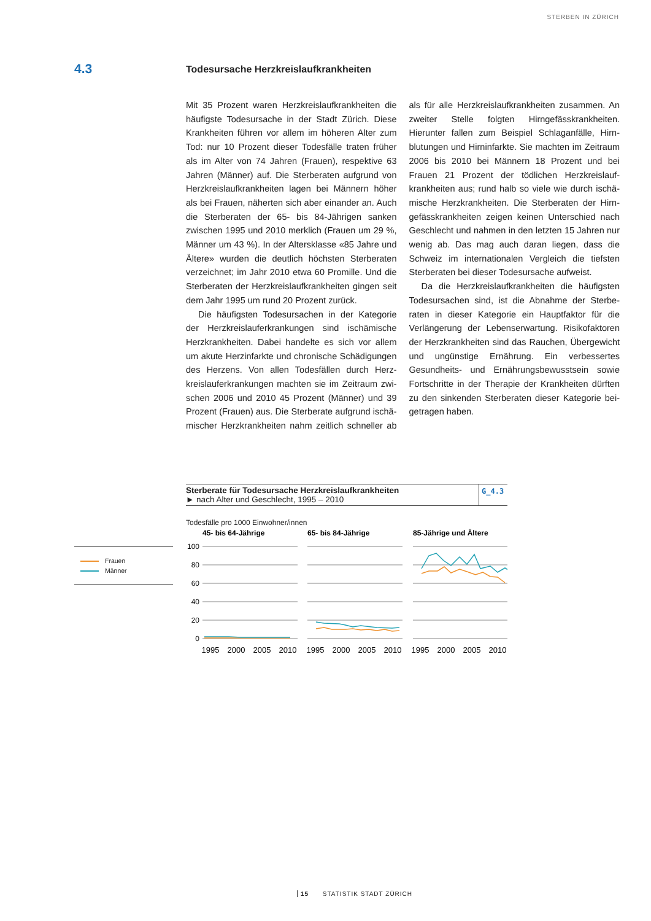STERBEN IN ZÜRICH
4.3
Todesursache Herzkreislaufkrankheiten
Mit 35 Prozent waren Herzkreislaufkrankheiten die häufigste Todesursache in der Stadt Zürich. Diese Krankheiten führen vor allem im höheren Alter zum Tod: nur 10 Prozent dieser Todesfälle traten früher als im Alter von 74 Jahren (Frauen), respektive 63 Jahren (Männer) auf. Die Sterberaten aufgrund von Herz­kreislaufkrankheiten lagen bei Männern höher als bei Frauen, näherten sich aber einander an. Auch die Sterberaten der 65- bis 84-Jährigen sanken zwischen 1995 und 2010 merklich (Frauen um 29 %, Männer um 43 %). In der Altersklasse «85 Jahre und Ältere» wurden die deutlich höchsten Sterberaten verzeich­net; im Jahr 2010 etwa 60 Promille. Und die Sterbe­raten der Herzkreislaufkrankheiten gingen seit dem Jahr 1995 um rund 20 Prozent zurück.
Die häufigsten Todesursachen in der Kategorie der Herzkreislauferkrankungen sind ischämische Herzkrankheiten. Dabei handelte es sich vor allem um akute Herzinfarkte und chronische Schädigun­gen des Herzens. Von allen Todesfällen durch Herz­kreislauferkrankungen machten sie im Zeitraum zwi­schen 2006 und 2010 45 Prozent (Männer) und 39 Prozent (Frauen) aus. Die Sterberate aufgrund ischä­mischer Herzkrankheiten nahm zeitlich schneller ab als für alle Herzkreislaufkrankheiten zusammen. An zweiter Stelle folgten Hirngefässkrankheiten. Hierunter fallen zum Beispiel Schlaganfälle, Hirn­blutungen und Hirninfarkte. Sie machten im Zeit­raum 2006 bis 2010 bei Männern 18 Prozent und bei Frauen 21 Prozent der tödlichen Herzkreislauf­krankheiten aus; rund halb so viele wie durch ischä­mische Herzkrankheiten. Die Sterberaten der Hirn­gefässkrankheiten zeigen keinen Unterschied nach Geschlecht und nahmen in den letzten 15 Jahren nur wenig ab. Das mag auch daran liegen, dass die Schweiz im internationalen Vergleich die tiefsten Sterberaten bei dieser Todesursache aufweist.
Da die Herzkreislaufkrankheiten die häufigsten Todesursachen sind, ist die Abnahme der Sterbe­raten in dieser Kategorie ein Hauptfaktor für die Verlängerung der Lebenserwartung. Risikofaktoren der Herzkrankheiten sind das Rauchen, Überge­wicht und ungünstige Ernährung. Ein verbessertes Gesundheits- und Ernährungsbewusstsein sowie Fortschritte in der Therapie der Krankheiten dürften zu den sinkenden Sterberaten dieser Kategorie bei­getragen haben.
Sterberate für Todesursache Herzkreislaufkrankheiten
► nach Alter und Geschlecht, 1995 – 2010
G_4.3
Todesfälle pro 1000 Einwohner/innen
45- bis 64-Jährige
65- bis 84-Jährige
85-Jährige und Ältere
100
80
60
40
20
0
1995
2000
2005
2010
1995
2000
2005
2010
1995
2000
2005
2010
Frauen
Männer
15 STATISTIK STADT ZÜRICH